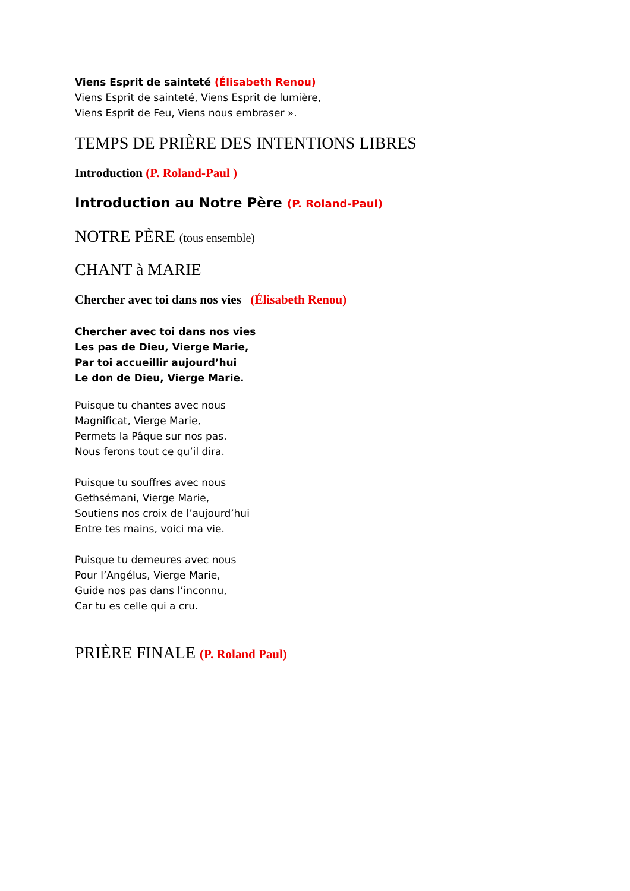Viens Esprit de sainteté (Élisabeth Renou)
Viens Esprit de sainteté, Viens Esprit de lumière,
Viens Esprit de Feu, Viens nous embraser ».
TEMPS DE PRIÈRE DES INTENTIONS LIBRES
Introduction (P. Roland-Paul )
Introduction au Notre Père (P. Roland-Paul)
NOTRE PÈRE (tous ensemble)
CHANT à MARIE
Chercher avec toi dans nos vies (Élisabeth Renou)
Chercher avec toi dans nos vies
Les pas de Dieu, Vierge Marie,
Par toi accueillir aujourd’hui
Le don de Dieu, Vierge Marie.
Puisque tu chantes avec nous
Magnificat, Vierge Marie,
Permets la Pâque sur nos pas.
Nous ferons tout ce qu’il dira.
Puisque tu souffres avec nous
Gethsémani, Vierge Marie,
Soutiens nos croix de l’aujourd’hui
Entre tes mains, voici ma vie.
Puisque tu demeures avec nous
Pour l’Angélus, Vierge Marie,
Guide nos pas dans l’inconnu,
Car tu es celle qui a cru.
PRIÈRE FINALE (P. Roland Paul)